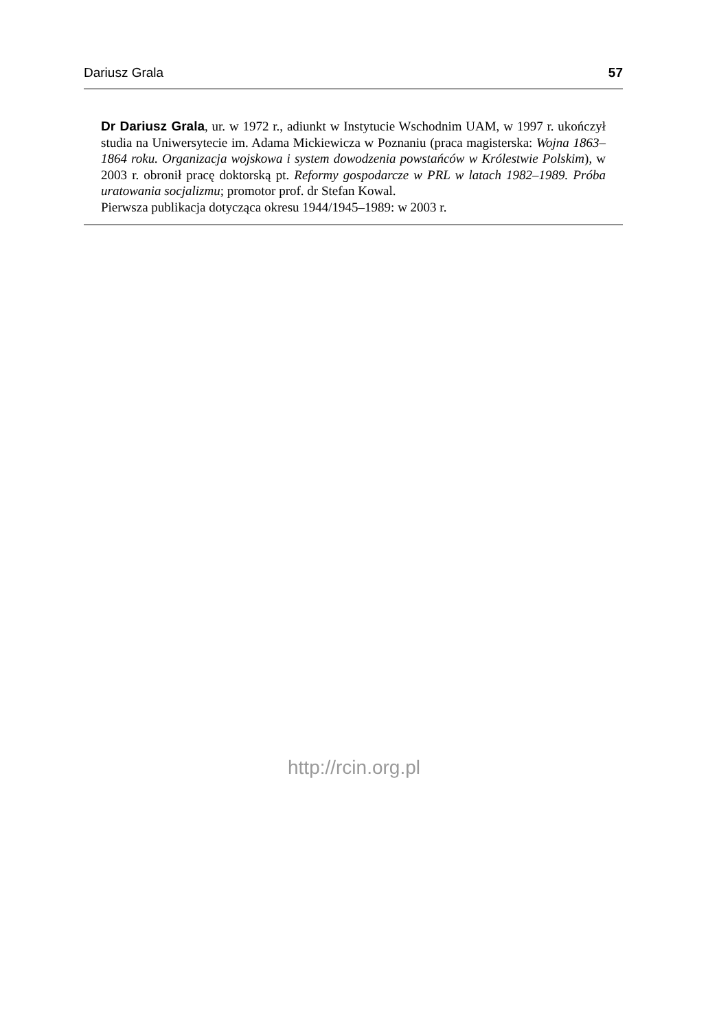Dariusz Grala 57
Dr Dariusz Grala, ur. w 1972 r., adiunkt w Instytucie Wschodnim UAM, w 1997 r. ukończył studia na Uniwersytecie im. Adama Mickiewicza w Poznaniu (praca magisterska: Wojna 1863–1864 roku. Organizacja wojskowa i system dowodzenia powstańców w Królestwie Polskim), w 2003 r. obronił pracę doktorską pt. Reformy gospodarcze w PRL w latach 1982–1989. Próba uratowania socjalizmu; promotor prof. dr Stefan Kowal.
Pierwsza publikacja dotycząca okresu 1944/1945–1989: w 2003 r.
http://rcin.org.pl